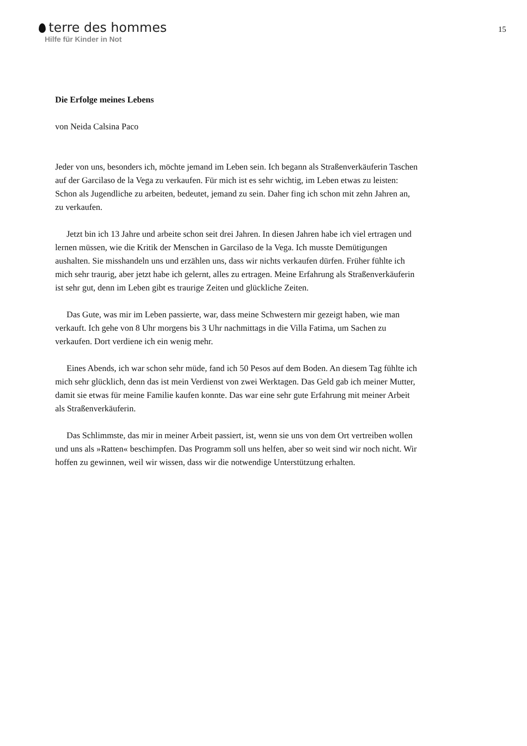terre des hommes
Hilfe für Kinder in Not
15
Die Erfolge meines Lebens
von Neida Calsina Paco
Jeder von uns, besonders ich, möchte jemand im Leben sein. Ich begann als Straßenverkäuferin Taschen auf der Garcilaso de la Vega zu verkaufen. Für mich ist es sehr wichtig, im Leben etwas zu leisten: Schon als Jugendliche zu arbeiten, bedeutet, jemand zu sein. Daher fing ich schon mit zehn Jahren an, zu verkaufen.
Jetzt bin ich 13 Jahre und arbeite schon seit drei Jahren. In diesen Jahren habe ich viel ertragen und lernen müssen, wie die Kritik der Menschen in Garcilaso de la Vega. Ich musste Demütigungen aushalten. Sie misshandeln uns und erzählen uns, dass wir nichts verkaufen dürfen. Früher fühlte ich mich sehr traurig, aber jetzt habe ich gelernt, alles zu ertragen. Meine Erfahrung als Straßenverkäuferin ist sehr gut, denn im Leben gibt es traurige Zeiten und glückliche Zeiten.
Das Gute, was mir im Leben passierte, war, dass meine Schwestern mir gezeigt haben, wie man verkauft. Ich gehe von 8 Uhr morgens bis 3 Uhr nachmittags in die Villa Fatima, um Sachen zu verkaufen. Dort verdiene ich ein wenig mehr.
Eines Abends, ich war schon sehr müde, fand ich 50 Pesos auf dem Boden. An diesem Tag fühlte ich mich sehr glücklich, denn das ist mein Verdienst von zwei Werktagen. Das Geld gab ich meiner Mutter, damit sie etwas für meine Familie kaufen konnte. Das war eine sehr gute Erfahrung mit meiner Arbeit als Straßenverkäuferin.
Das Schlimmste, das mir in meiner Arbeit passiert, ist, wenn sie uns von dem Ort vertreiben wollen und uns als »Ratten« beschimpfen. Das Programm soll uns helfen, aber so weit sind wir noch nicht. Wir hoffen zu gewinnen, weil wir wissen, dass wir die notwendige Unterstützung erhalten.